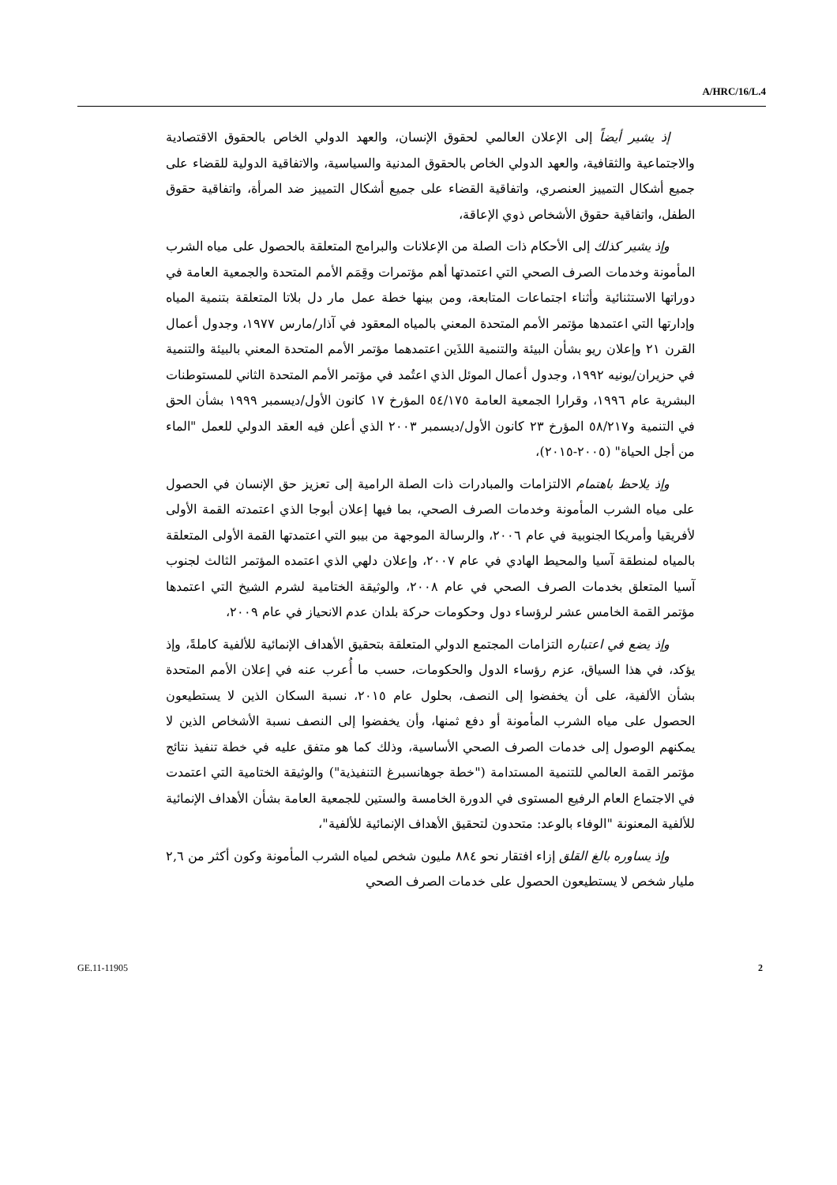A/HRC/16/L.4
إذ يشير أيضاً إلى الإعلان العالمي لحقوق الإنسان، والعهد الدولي الخاص بالحقوق الاقتصادية والاجتماعية والثقافية، والعهد الدولي الخاص بالحقوق المدنية والسياسية، والاتفاقية الدولية للقضاء على جميع أشكال التمييز العنصري، واتفاقية القضاء على جميع أشكال التمييز ضد المرأة، واتفاقية حقوق الطفل، واتفاقية حقوق الأشخاص ذوي الإعاقة،
وإذ يشير كذلك إلى الأحكام ذات الصلة من الإعلانات والبرامج المتعلقة بالحصول على مياه الشرب المأمونة وخدمات الصرف الصحي التي اعتمدتها أهم مؤتمرات وقِمَم الأمم المتحدة والجمعية العامة في دوراتها الاستثنائية وأثناء اجتماعات المتابعة، ومن بينها خطة عمل مار دل بلاتا المتعلقة بتنمية المياه وإدارتها التي اعتمدها مؤتمر الأمم المتحدة المعني بالمياه المعقود في آذار/مارس ١٩٧٧، وجدول أعمال القرن ٢١ وإعلان ريو بشأن البيئة والتنمية اللذَين اعتمدهما مؤتمر الأمم المتحدة المعني بالبيئة والتنمية في حزيران/يونيه ١٩٩٢، وجدول أعمال الموئل الذي اعتُمد في مؤتمر الأمم المتحدة الثاني للمستوطنات البشرية عام ١٩٩٦، وقرارا الجمعية العامة ٥٤/١٧٥ المؤرخ ١٧ كانون الأول/ديسمبر ١٩٩٩ بشأن الحق في التنمية و٥٨/٢١٧ المؤرخ ٢٣ كانون الأول/ديسمبر ٢٠٠٣ الذي أعلن فيه العقد الدولي للعمل "الماء من أجل الحياة" (٢٠٠٥-٢٠١٥)،
وإذ يلاحظ باهتمام الالتزامات والمبادرات ذات الصلة الرامية إلى تعزيز حق الإنسان في الحصول على مياه الشرب المأمونة وخدمات الصرف الصحي، بما فيها إعلان أبوجا الذي اعتمدته القمة الأولى لأفريقيا وأمريكا الجنوبية في عام ٢٠٠٦، والرسالة الموجهة من بيبو التي اعتمدتها القمة الأولى المتعلقة بالمياه لمنطقة آسيا والمحيط الهادي في عام ٢٠٠٧، وإعلان دلهي الذي اعتمده المؤتمر الثالث لجنوب آسيا المتعلق بخدمات الصرف الصحي في عام ٢٠٠٨، والوثيقة الختامية لشرم الشيخ التي اعتمدها مؤتمر القمة الخامس عشر لرؤساء دول وحكومات حركة بلدان عدم الانحياز في عام ٢٠٠٩،
وإذ يضع في اعتباره التزامات المجتمع الدولي المتعلقة بتحقيق الأهداف الإنمائية للألفية كاملةً، وإذ يؤكد، في هذا السياق، عزم رؤساء الدول والحكومات، حسب ما أُعرب عنه في إعلان الأمم المتحدة بشأن الألفية، على أن يخفضوا إلى النصف، بحلول عام ٢٠١٥، نسبة السكان الذين لا يستطيعون الحصول على مياه الشرب المأمونة أو دفع ثمنها، وأن يخفضوا إلى النصف نسبة الأشخاص الذين لا يمكنهم الوصول إلى خدمات الصرف الصحي الأساسية، وذلك كما هو متفق عليه في خطة تنفيذ نتائج مؤتمر القمة العالمي للتنمية المستدامة ("خطة جوهانسبرغ التنفيذية") والوثيقة الختامية التي اعتمدت في الاجتماع العام الرفيع المستوى في الدورة الخامسة والستين للجمعية العامة بشأن الأهداف الإنمائية للألفية المعنونة "الوفاء بالوعد: متحدون لتحقيق الأهداف الإنمائية للألفية"،
وإذ يساوره بالغ القلق إزاء افتقار نحو ٨٨٤ مليون شخص لمياه الشرب المأمونة وكون أكثر من ٢,٦ مليار شخص لا يستطيعون الحصول على خدمات الصرف الصحي
GE.11-11905 2